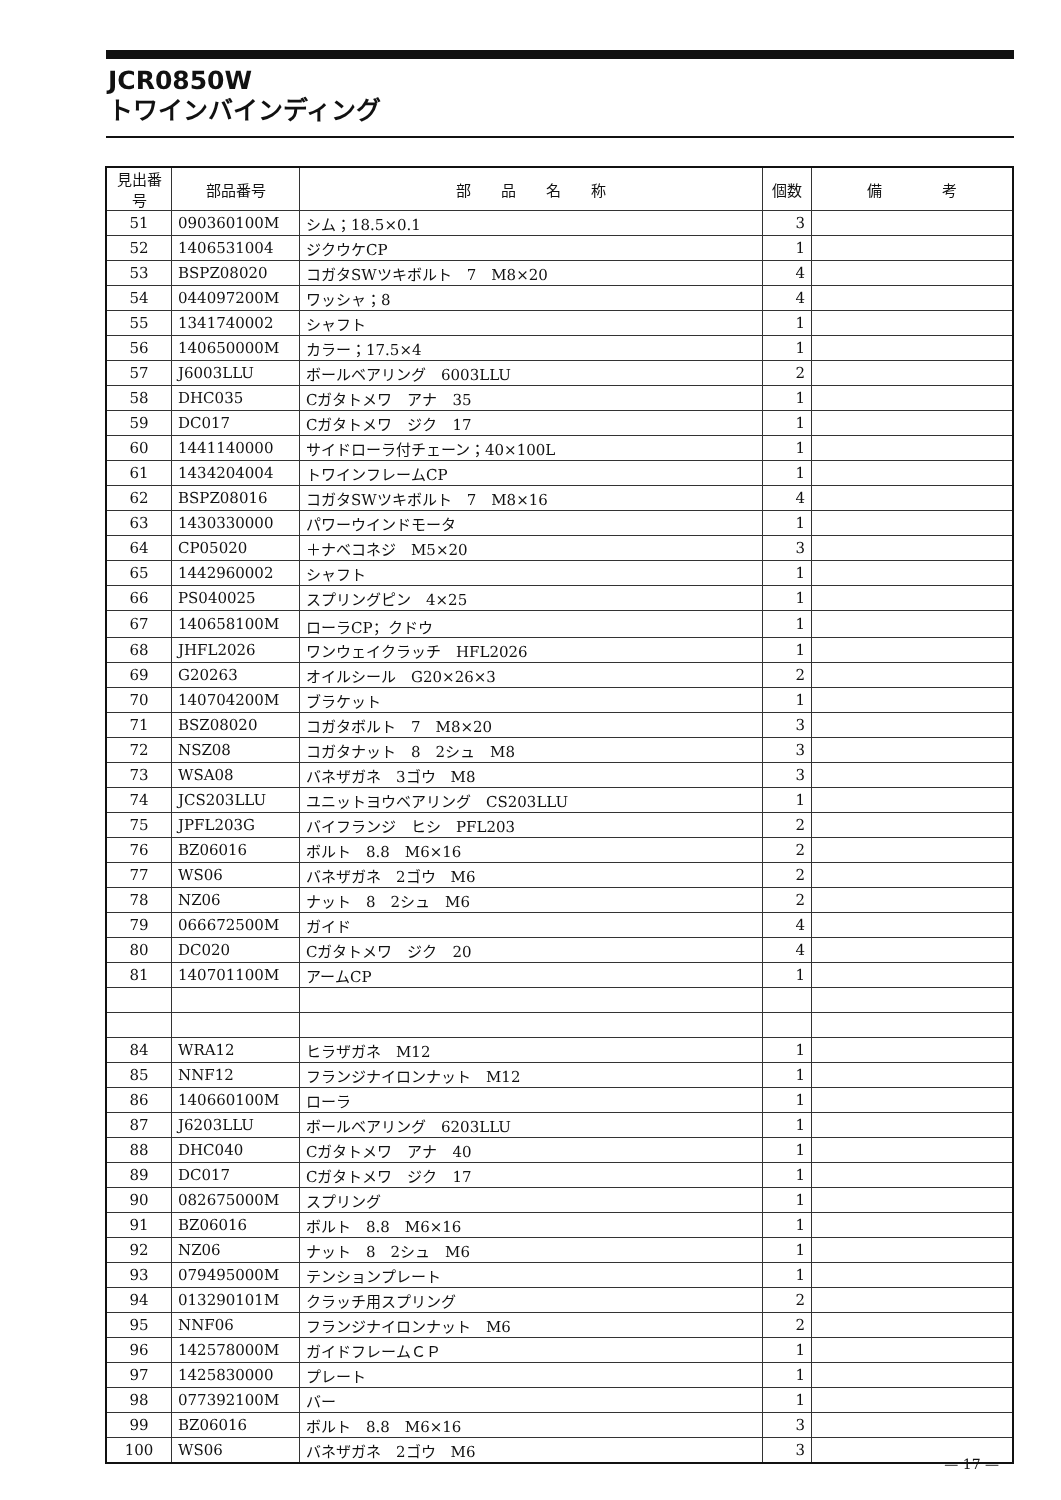JCR0850W
トワインバインディング
| 見出番号 | 部品番号 | 部 品 名 称 | 個数 | 備 考 |
| --- | --- | --- | --- | --- |
| 51 | 090360100M | シム；18.5×0.1 | 3 | |
| 52 | 1406531004 | ジクウケCP | 1 | |
| 53 | BSPZ08020 | コガタSWツキボルト 7 M8×20 | 4 | |
| 54 | 044097200M | ワッシャ；8 | 4 | |
| 55 | 1341740002 | シャフト | 1 | |
| 56 | 140650000M | カラー；17.5×4 | 1 | |
| 57 | J6003LLU | ボールベアリング 6003LLU | 2 | |
| 58 | DHC035 | Cガタトメワ アナ 35 | 1 | |
| 59 | DC017 | Cガタトメワ ジク 17 | 1 | |
| 60 | 1441140000 | サイドローラ付チェーン；40×100L | 1 | |
| 61 | 1434204004 | トワインフレームCP | 1 | |
| 62 | BSPZ08016 | コガタSWツキボルト 7 M8×16 | 4 | |
| 63 | 1430330000 | パワーウインドモータ | 1 | |
| 64 | CP05020 | ＋ナベコネジ M5×20 | 3 | |
| 65 | 1442960002 | シャフト | 1 | |
| 66 | PS040025 | スプリングピン 4×25 | 1 | |
| 67 | 140658100M | ローラCP；クドウ | 1 | |
| 68 | JHFL2026 | ワンウェイクラッチ HFL2026 | 1 | |
| 69 | G20263 | オイルシール G20×26×3 | 2 | |
| 70 | 140704200M | ブラケット | 1 | |
| 71 | BSZ08020 | コガタボルト 7 M8×20 | 3 | |
| 72 | NSZ08 | コガタナット 8 2シュ M8 | 3 | |
| 73 | WSA08 | バネザガネ 3ゴウ M8 | 3 | |
| 74 | JCS203LLU | ユニットヨウベアリング CS203LLU | 1 | |
| 75 | JPFL203G | バイフランジ ヒシ PFL203 | 2 | |
| 76 | BZ06016 | ボルト 8.8 M6×16 | 2 | |
| 77 | WS06 | バネザガネ 2ゴウ M6 | 2 | |
| 78 | NZ06 | ナット 8 2シュ M6 | 2 | |
| 79 | 066672500M | ガイド | 4 | |
| 80 | DC020 | Cガタトメワ ジク 20 | 4 | |
| 81 | 140701100M | アームCP | 1 | |
| 84 | WRA12 | ヒラザガネ M12 | 1 | |
| 85 | NNF12 | フランジナイロンナット M12 | 1 | |
| 86 | 140660100M | ローラ | 1 | |
| 87 | J6203LLU | ボールベアリング 6203LLU | 1 | |
| 88 | DHC040 | Cガタトメワ アナ 40 | 1 | |
| 89 | DC017 | Cガタトメワ ジク 17 | 1 | |
| 90 | 082675000M | スプリング | 1 | |
| 91 | BZ06016 | ボルト 8.8 M6×16 | 1 | |
| 92 | NZ06 | ナット 8 2シュ M6 | 1 | |
| 93 | 079495000M | テンションプレート | 1 | |
| 94 | 013290101M | クラッチ用スプリング | 2 | |
| 95 | NNF06 | フランジナイロンナット M6 | 2 | |
| 96 | 142578000M | ガイドフレームＣＰ | 1 | |
| 97 | 1425830000 | プレート | 1 | |
| 98 | 077392100M | バー | 1 | |
| 99 | BZ06016 | ボルト 8.8 M6×16 | 3 | |
| 100 | WS06 | バネザガネ 2ゴウ M6 | 3 | |
— 17 —